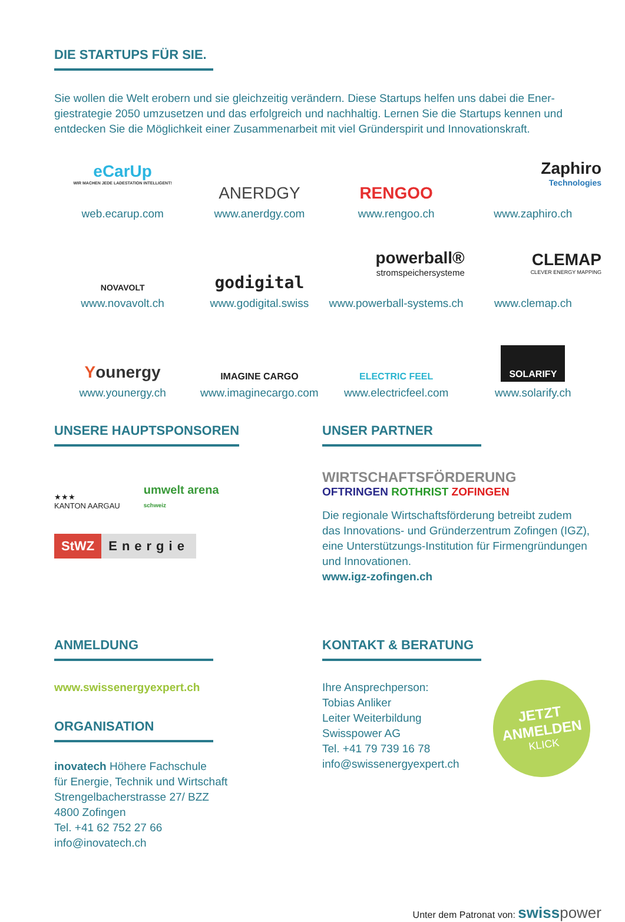DIE STARTUPS FÜR SIE.
Sie wollen die Welt erobern und sie gleichzeitig verändern. Diese Startups helfen uns dabei die Ener­giestrategie 2050 umzusetzen und das erfolgreich und nachhaltig. Lernen Sie die Startups kennen und entdecken Sie die Möglichkeit einer Zusammenarbeit mit viel Gründerspirit und Innovationskraft.
eCarUp
WIR MACHEN JEDE LADESTATION INTELLIGENT!
web.ecarup.com
ANERDGY
www.anerdgy.com
RENGOO
www.rengoo.ch
Zaphiro
Technologies
www.zaphiro.ch
NOVAVOLT
www.novavolt.ch
godigital
www.godigital.swiss
powerball®
stromspeichersysteme
www.powerball-systems.ch
CLEMAP
CLEVER ENERGY MAPPING
www.clemap.ch
Younergy
www.younergy.ch
IMAGINE CARGO
www.imaginecargo.com
ELECTRIC FEEL
www.electricfeel.com
SOLARIFY
www.solarify.ch
UNSERE HAUPTSPONSOREN
★★★
KANTON AARGAU
umwelt arena
schweiz
StWZ Energie
UNSER PARTNER
WIRTSCHAFTSFÖRDERUNG
OFTRINGEN ROTHRIST ZOFINGEN
Die regionale Wirtschaftsförderung betreibt zudem das Innovations- und Gründerzentrum Zofingen (IGZ), eine Unterstützungs-Institution für Firmengründungen und Innovationen.
www.igz-zofingen.ch
ANMELDUNG
www.swissenergyexpert.ch
ORGANISATION
inovatech Höhere Fachschule
für Energie, Technik und Wirtschaft
Strengelbacherstrasse 27/ BZZ
4800 Zofingen
Tel. +41 62 752 27 66
info@inovatech.ch
KONTAKT & BERATUNG
Ihre Ansprechperson:
Tobias Anliker
Leiter Weiterbildung
Swisspower AG
Tel. +41 79 739 16 78
info@swissenergyexpert.ch
JETZT
ANMELDEN
KLICK
Unter dem Patronat von: swiss power